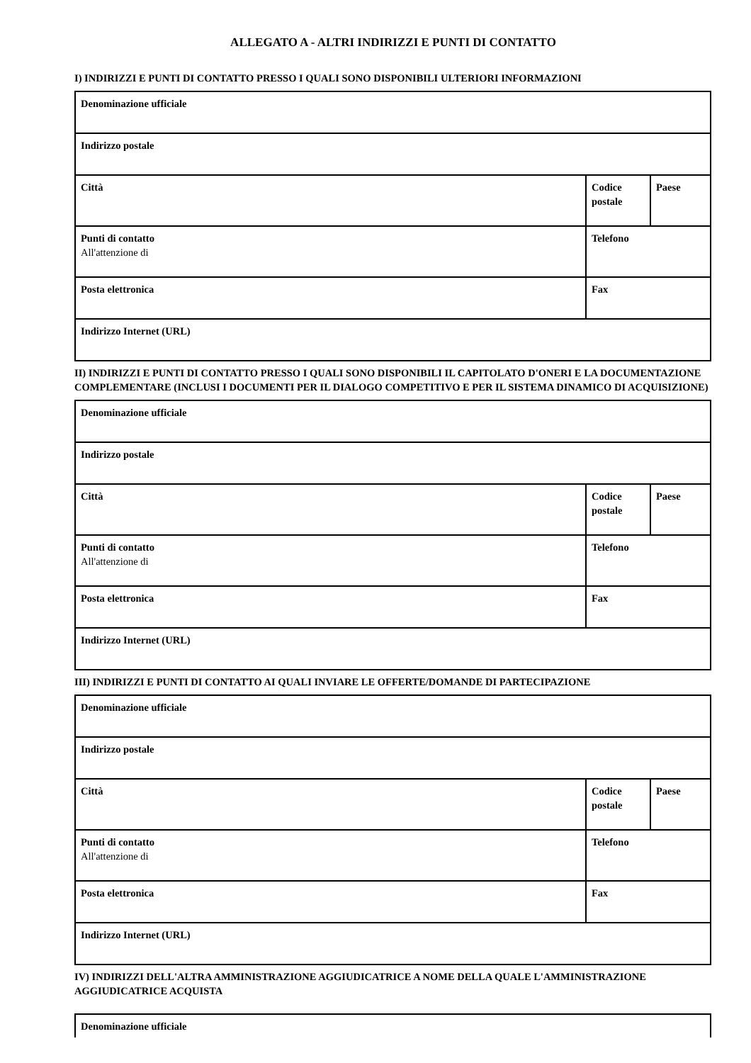ALLEGATO A - ALTRI INDIRIZZI E PUNTI DI CONTATTO
I) INDIRIZZI E PUNTI DI CONTATTO PRESSO I QUALI SONO DISPONIBILI ULTERIORI INFORMAZIONI
| Denominazione ufficiale | | |
| Indirizzo postale | | |
| Città | Codice postale | Paese |
| Punti di contatto All'attenzione di | Telefono | |
| Posta elettronica | Fax | |
| Indirizzo Internet (URL) | | |
II) INDIRIZZI E PUNTI DI CONTATTO PRESSO I QUALI SONO DISPONIBILI IL CAPITOLATO D'ONERI E LA DOCUMENTAZIONE COMPLEMENTARE (INCLUSI I DOCUMENTI PER IL DIALOGO COMPETITIVO E PER IL SISTEMA DINAMICO DI ACQUISIZIONE)
| Denominazione ufficiale | | |
| Indirizzo postale | | |
| Città | Codice postale | Paese |
| Punti di contatto All'attenzione di | Telefono | |
| Posta elettronica | Fax | |
| Indirizzo Internet (URL) | | |
III) INDIRIZZI E PUNTI DI CONTATTO AI QUALI INVIARE LE OFFERTE/DOMANDE DI PARTECIPAZIONE
| Denominazione ufficiale | | |
| Indirizzo postale | | |
| Città | Codice postale | Paese |
| Punti di contatto All'attenzione di | Telefono | |
| Posta elettronica | Fax | |
| Indirizzo Internet (URL) | | |
IV) INDIRIZZI DELL'ALTRA AMMINISTRAZIONE AGGIUDICATRICE A NOME DELLA QUALE L'AMMINISTRAZIONE AGGIUDICATRICE ACQUISTA
| Denominazione ufficiale |